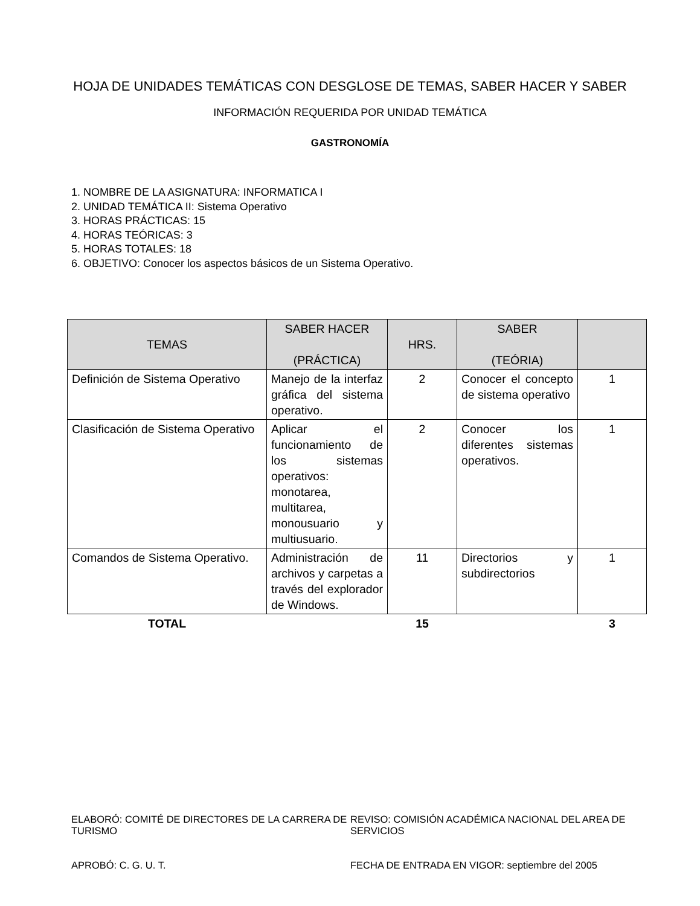HOJA DE UNIDADES TEMÁTICAS CON DESGLOSE DE TEMAS, SABER HACER Y SABER
INFORMACIÓN REQUERIDA POR UNIDAD TEMÁTICA
GASTRONOMÍA
1. NOMBRE DE LA ASIGNATURA: INFORMATICA I
2. UNIDAD TEMÁTICA II: Sistema Operativo
3. HORAS PRÁCTICAS: 15
4. HORAS TEÓRICAS: 3
5. HORAS TOTALES: 18
6. OBJETIVO: Conocer los aspectos básicos de un Sistema Operativo.
| TEMAS | SABER HACER (PRÁCTICA) | HRS. | SABER (TEÓRIA) | |
| --- | --- | --- | --- | --- |
| Definición de Sistema Operativo | Manejo de la interfaz gráfica del sistema operativo. | 2 | Conocer el concepto de sistema operativo | 1 |
| Clasificación de Sistema Operativo | Aplicar el funcionamiento de los sistemas operativos: monotarea, multitarea, monousuario y multiusuario. | 2 | Conocer los diferentes sistemas operativos. | 1 |
| Comandos de Sistema Operativo. | Administración de archivos y carpetas a través del explorador de Windows. | 11 | Directorios y subdirectorios | 1 |
| TOTAL | | 15 | | 3 |
ELABORÓ: COMITÉ DE DIRECTORES DE LA CARRERA DE TURISMO
APROBÓ: C. G. U. T.
REVISO: COMISIÓN ACADÉMICA NACIONAL DEL AREA DE SERVICIOS
FECHA DE ENTRADA EN VIGOR: septiembre del 2005